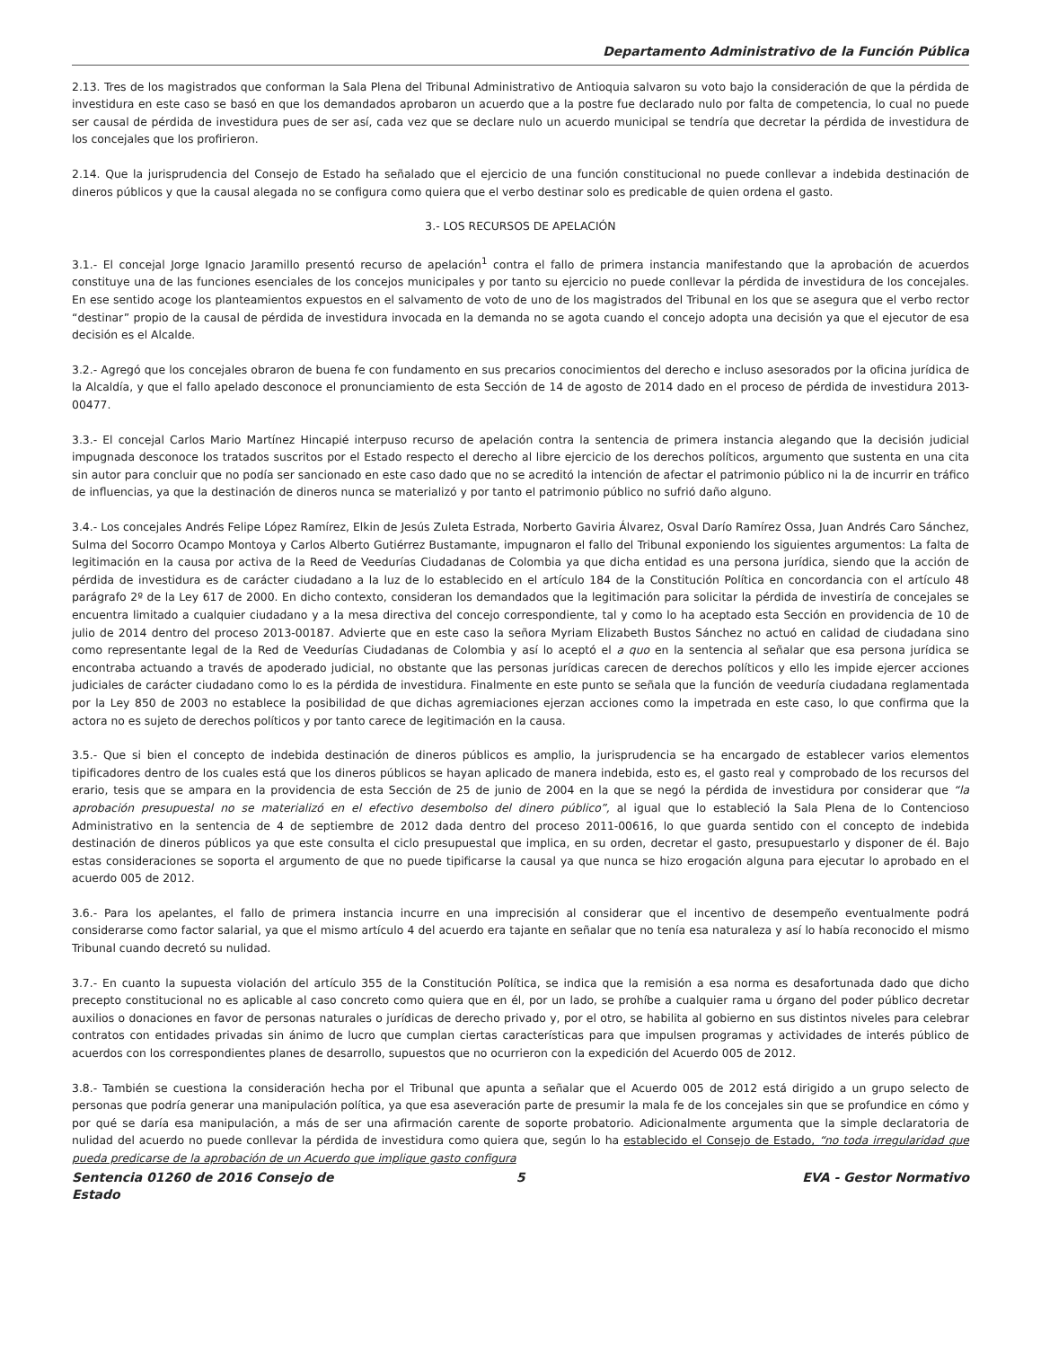Departamento Administrativo de la Función Pública
2.13. Tres de los magistrados que conforman la Sala Plena del Tribunal Administrativo de Antioquia salvaron su voto bajo la consideración de que la pérdida de investidura en este caso se basó en que los demandados aprobaron un acuerdo que a la postre fue declarado nulo por falta de competencia, lo cual no puede ser causal de pérdida de investidura pues de ser así, cada vez que se declare nulo un acuerdo municipal se tendría que decretar la pérdida de investidura de los concejales que los profirieron.
2.14. Que la jurisprudencia del Consejo de Estado ha señalado que el ejercicio de una función constitucional no puede conllevar a indebida destinación de dineros públicos y que la causal alegada no se configura como quiera que el verbo destinar solo es predicable de quien ordena el gasto.
3.- LOS RECURSOS DE APELACIÓN
3.1.- El concejal Jorge Ignacio Jaramillo presentó recurso de apelación<sup>1</sup> contra el fallo de primera instancia manifestando que la aprobación de acuerdos constituye una de las funciones esenciales de los concejos municipales y por tanto su ejercicio no puede conllevar la pérdida de investidura de los concejales. En ese sentido acoge los planteamientos expuestos en el salvamento de voto de uno de los magistrados del Tribunal en los que se asegura que el verbo rector “destinar” propio de la causal de pérdida de investidura invocada en la demanda no se agota cuando el concejo adopta una decisión ya que el ejecutor de esa decisión es el Alcalde.
3.2.- Agregó que los concejales obraron de buena fe con fundamento en sus precarios conocimientos del derecho e incluso asesorados por la oficina jurídica de la Alcaldía, y que el fallo apelado desconoce el pronunciamiento de esta Sección de 14 de agosto de 2014 dado en el proceso de pérdida de investidura 2013-00477.
3.3.- El concejal Carlos Mario Martínez Hincapié interpuso recurso de apelación contra la sentencia de primera instancia alegando que la decisión judicial impugnada desconoce los tratados suscritos por el Estado respecto el derecho al libre ejercicio de los derechos políticos, argumento que sustenta en una cita sin autor para concluir que no podía ser sancionado en este caso dado que no se acreditó la intención de afectar el patrimonio público ni la de incurrir en tráfico de influencias, ya que la destinación de dineros nunca se materializó y por tanto el patrimonio público no sufrió daño alguno.
3.4.- Los concejales Andrés Felipe López Ramírez, Elkin de Jesús Zuleta Estrada, Norberto Gaviria Álvarez, Osval Darío Ramírez Ossa, Juan Andrés Caro Sánchez, Sulma del Socorro Ocampo Montoya y Carlos Alberto Gutiérrez Bustamante, impugnaron el fallo del Tribunal exponiendo los siguientes argumentos: La falta de legitimación en la causa por activa de la Reed de Veedurías Ciudadanas de Colombia ya que dicha entidad es una persona jurídica, siendo que la acción de pérdida de investidura es de carácter ciudadano a la luz de lo establecido en el artículo 184 de la Constitución Política en concordancia con el artículo 48 parágrafo 2º de la Ley 617 de 2000. En dicho contexto, consideran los demandados que la legitimación para solicitar la pérdida de investiría de concejales se encuentra limitado a cualquier ciudadano y a la mesa directiva del concejo correspondiente, tal y como lo ha aceptado esta Sección en providencia de 10 de julio de 2014 dentro del proceso 2013-00187. Advierte que en este caso la señora Myriam Elizabeth Bustos Sánchez no actuó en calidad de ciudadana sino como representante legal de la Red de Veedurías Ciudadanas de Colombia y así lo aceptó el a quo en la sentencia al señalar que esa persona jurídica se encontraba actuando a través de apoderado judicial, no obstante que las personas jurídicas carecen de derechos políticos y ello les impide ejercer acciones judiciales de carácter ciudadano como lo es la pérdida de investidura. Finalmente en este punto se señala que la función de veeduría ciudadana reglamentada por la Ley 850 de 2003 no establece la posibilidad de que dichas agremiaciones ejerzan acciones como la impetrada en este caso, lo que confirma que la actora no es sujeto de derechos políticos y por tanto carece de legitimación en la causa.
3.5.- Que si bien el concepto de indebida destinación de dineros públicos es amplio, la jurisprudencia se ha encargado de establecer varios elementos tipificadores dentro de los cuales está que los dineros públicos se hayan aplicado de manera indebida, esto es, el gasto real y comprobado de los recursos del erario, tesis que se ampara en la providencia de esta Sección de 25 de junio de 2004 en la que se negó la pérdida de investidura por considerar que “la aprobación presupuestal no se materializó en el efectivo desembolso del dinero público”, al igual que lo estableció la Sala Plena de lo Contencioso Administrativo en la sentencia de 4 de septiembre de 2012 dada dentro del proceso 2011-00616, lo que guarda sentido con el concepto de indebida destinación de dineros públicos ya que este consulta el ciclo presupuestal que implica, en su orden, decretar el gasto, presupuestarlo y disponer de él. Bajo estas consideraciones se soporta el argumento de que no puede tipificarse la causal ya que nunca se hizo erogación alguna para ejecutar lo aprobado en el acuerdo 005 de 2012.
3.6.- Para los apelantes, el fallo de primera instancia incurre en una imprecisión al considerar que el incentivo de desempeño eventualmente podrá considerarse como factor salarial, ya que el mismo artículo 4 del acuerdo era tajante en señalar que no tenía esa naturaleza y así lo había reconocido el mismo Tribunal cuando decretó su nulidad.
3.7.- En cuanto la supuesta violación del artículo 355 de la Constitución Política, se indica que la remisión a esa norma es desafortunada dado que dicho precepto constitucional no es aplicable al caso concreto como quiera que en él, por un lado, se prohíbe a cualquier rama u órgano del poder público decretar auxilios o donaciones en favor de personas naturales o jurídicas de derecho privado y, por el otro, se habilita al gobierno en sus distintos niveles para celebrar contratos con entidades privadas sin ánimo de lucro que cumplan ciertas características para que impulsen programas y actividades de interés público de acuerdos con los correspondientes planes de desarrollo, supuestos que no ocurrieron con la expedición del Acuerdo 005 de 2012.
3.8.- También se cuestiona la consideración hecha por el Tribunal que apunta a señalar que el Acuerdo 005 de 2012 está dirigido a un grupo selecto de personas que podría generar una manipulación política, ya que esa aseveración parte de presumir la mala fe de los concejales sin que se profundice en cómo y por qué se daría esa manipulación, a más de ser una afirmación carente de soporte probatorio. Adicionalmente argumenta que la simple declaratoria de nulidad del acuerdo no puede conllevar la pérdida de investidura como quiera que, según lo ha establecido el Consejo de Estado, “no toda irregularidad que pueda predicarse de la aprobación de un Acuerdo que implique gasto configura
Sentencia 01260 de 2016 Consejo de Estado
5 EVA - Gestor Normativo